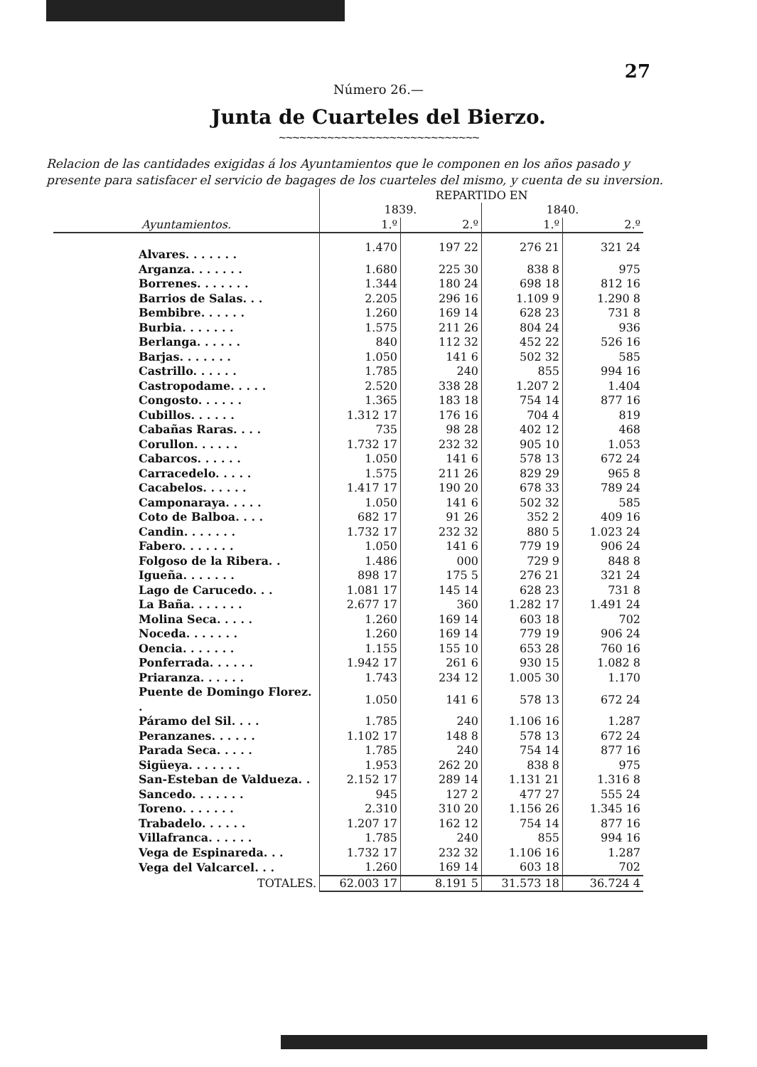27
Número 26.—
Junta de Cuarteles del Bierzo.
~~~~~~~~~~~~~~~~~~~~~~~~~~~~~
Relacion de las cantidades exigidas á los Ayuntamientos que le componen en los años pasado y presente para satisfacer el servicio de bagages de los cuarteles del mismo, y cuenta de su inversion.
| | REPARTIDO EN | | | |
| --- | --- | --- | --- | --- |
| | 1839. | | 1840. | |
| Ayuntamientos. | 1.º | 2.º | 1.º | 2.º |
| Alvares. . . . . . . | 1.470 | 197 22 | 276 21 | 321 24 |
| Arganza. . . . . . . | 1.680 | 225 30 | 838 8 | 975 |
| Borrenes. . . . . . . | 1.344 | 180 24 | 698 18 | 812 16 |
| Barrios de Salas. . . | 2.205 | 296 16 | 1.109 9 | 1.290 8 |
| Bembibre. . . . . . | 1.260 | 169 14 | 628 23 | 731 8 |
| Burbia. . . . . . . | 1.575 | 211 26 | 804 24 | 936 |
| Berlanga. . . . . . | 840 | 112 32 | 452 22 | 526 16 |
| Barjas. . . . . . . | 1.050 | 141 6 | 502 32 | 585 |
| Castrillo. . . . . . | 1.785 | 240 | 855 | 994 16 |
| Castropodame. . . . . | 2.520 | 338 28 | 1.207 2 | 1.404 |
| Congosto. . . . . . | 1.365 | 183 18 | 754 14 | 877 16 |
| Cubillos. . . . . . | 1.312 17 | 176 16 | 704 4 | 819 |
| Cabañas Raras. . . . | 735 | 98 28 | 402 12 | 468 |
| Corullon. . . . . . | 1.732 17 | 232 32 | 905 10 | 1.053 |
| Cabarcos. . . . . . | 1.050 | 141 6 | 578 13 | 672 24 |
| Carracedelo. . . . . | 1.575 | 211 26 | 829 29 | 965 8 |
| Cacabelos. . . . . . | 1.417 17 | 190 20 | 678 33 | 789 24 |
| Camponaraya. . . . . | 1.050 | 141 6 | 502 32 | 585 |
| Coto de Balboa. . . . | 682 17 | 91 26 | 352 2 | 409 16 |
| Candin. . . . . . . | 1.732 17 | 232 32 | 880 5 | 1.023 24 |
| Fabero. . . . . . . | 1.050 | 141 6 | 779 19 | 906 24 |
| Folgoso de la Ribera. . | 1.486 | 000 | 729 9 | 848 8 |
| Igueña. . . . . . . | 898 17 | 175 5 | 276 21 | 321 24 |
| Lago de Carucedo. . . | 1.081 17 | 145 14 | 628 23 | 731 8 |
| La Baña. . . . . . . | 2.677 17 | 360 | 1.282 17 | 1.491 24 |
| Molina Seca. . . . . | 1.260 | 169 14 | 603 18 | 702 |
| Noceda. . . . . . . | 1.260 | 169 14 | 779 19 | 906 24 |
| Oencia. . . . . . . | 1.155 | 155 10 | 653 28 | 760 16 |
| Ponferrada. . . . . . | 1.942 17 | 261 6 | 930 15 | 1.082 8 |
| Priaranza. . . . . . | 1.743 | 234 12 | 1.005 30 | 1.170 |
| Puente de Domingo Florez. . | 1.050 | 141 6 | 578 13 | 672 24 |
| Páramo del Sil. . . . | 1.785 | 240 | 1.106 16 | 1.287 |
| Peranzanes. . . . . . | 1.102 17 | 148 8 | 578 13 | 672 24 |
| Parada Seca. . . . . | 1.785 | 240 | 754 14 | 877 16 |
| Sigüeya. . . . . . . | 1.953 | 262 20 | 838 8 | 975 |
| San-Esteban de Valdueza. . | 2.152 17 | 289 14 | 1.131 21 | 1.316 8 |
| Sancedo. . . . . . . | 945 | 127 2 | 477 27 | 555 24 |
| Toreno. . . . . . . | 2.310 | 310 20 | 1.156 26 | 1.345 16 |
| Trabadelo. . . . . . | 1.207 17 | 162 12 | 754 14 | 877 16 |
| Villafranca. . . . . . | 1.785 | 240 | 855 | 994 16 |
| Vega de Espinareda. . . | 1.732 17 | 232 32 | 1.106 16 | 1.287 |
| Vega del Valcarcel. . . | 1.260 | 169 14 | 603 18 | 702 |
| TOTALES. | 62.003 17 | 8.191 5 | 31.573 18 | 36.724 4 |